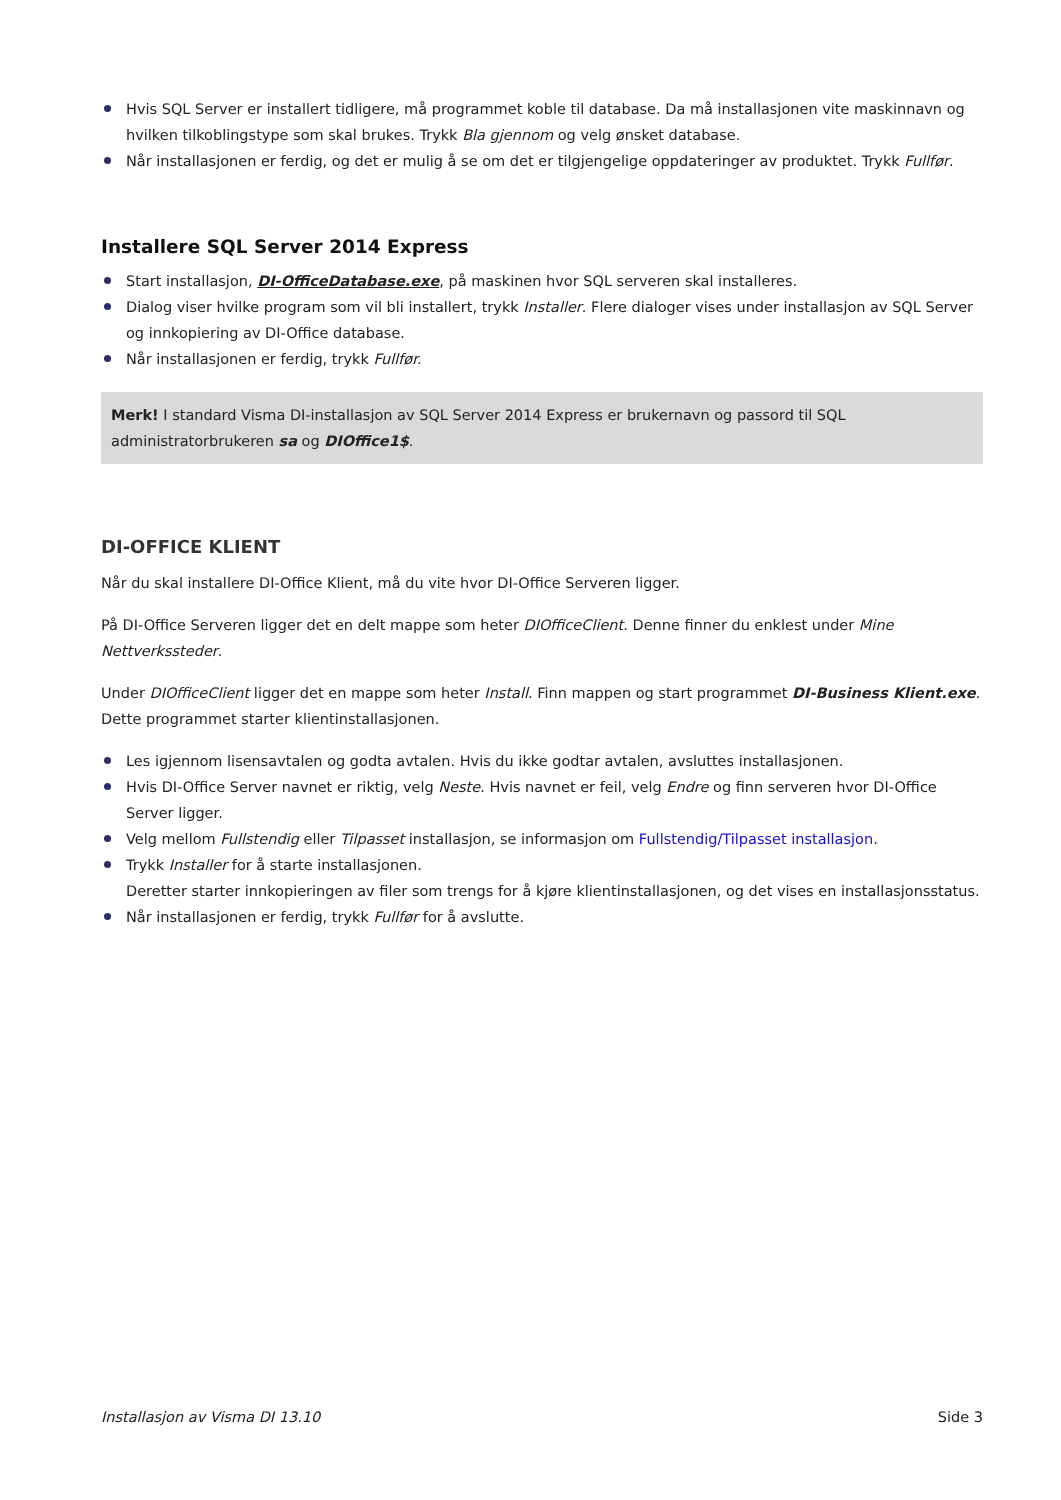Hvis SQL Server er installert tidligere, må programmet koble til database. Da må installasjonen vite maskinnavn og hvilken tilkoblingstype som skal brukes. Trykk Bla gjennom og velg ønsket database.
Når installasjonen er ferdig, og det er mulig å se om det er tilgjengelige oppdateringer av produktet. Trykk Fullfør.
Installere SQL Server 2014 Express
Start installasjon, DI-OfficeDatabase.exe, på maskinen hvor SQL serveren skal installeres.
Dialog viser hvilke program som vil bli installert, trykk Installer. Flere dialoger vises under installasjon av SQL Server og innkopiering av DI-Office database.
Når installasjonen er ferdig, trykk Fullfør.
Merk! I standard Visma DI-installasjon av SQL Server 2014 Express er brukernavn og passord til SQL administratorbrukeren sa og DIOffice1$.
DI-OFFICE KLIENT
Når du skal installere DI-Office Klient, må du vite hvor DI-Office Serveren ligger.
På DI-Office Serveren ligger det en delt mappe som heter DIOfficeClient. Denne finner du enklest under Mine Nettverkssteder.
Under DIOfficeClient ligger det en mappe som heter Install. Finn mappen og start programmet DI-Business Klient.exe. Dette programmet starter klientinstallasjonen.
Les igjennom lisensavtalen og godta avtalen. Hvis du ikke godtar avtalen, avsluttes installasjonen.
Hvis DI-Office Server navnet er riktig, velg Neste. Hvis navnet er feil, velg Endre og finn serveren hvor DI-Office Server ligger.
Velg mellom Fullstendig eller Tilpasset installasjon, se informasjon om Fullstendig/Tilpasset installasjon.
Trykk Installer for å starte installasjonen.
Deretter starter innkopieringen av filer som trengs for å kjøre klientinstallasjonen, og det vises en installasjonsstatus.
Når installasjonen er ferdig, trykk Fullfør for å avslutte.
Installasjon av Visma DI 13.10 Side 3